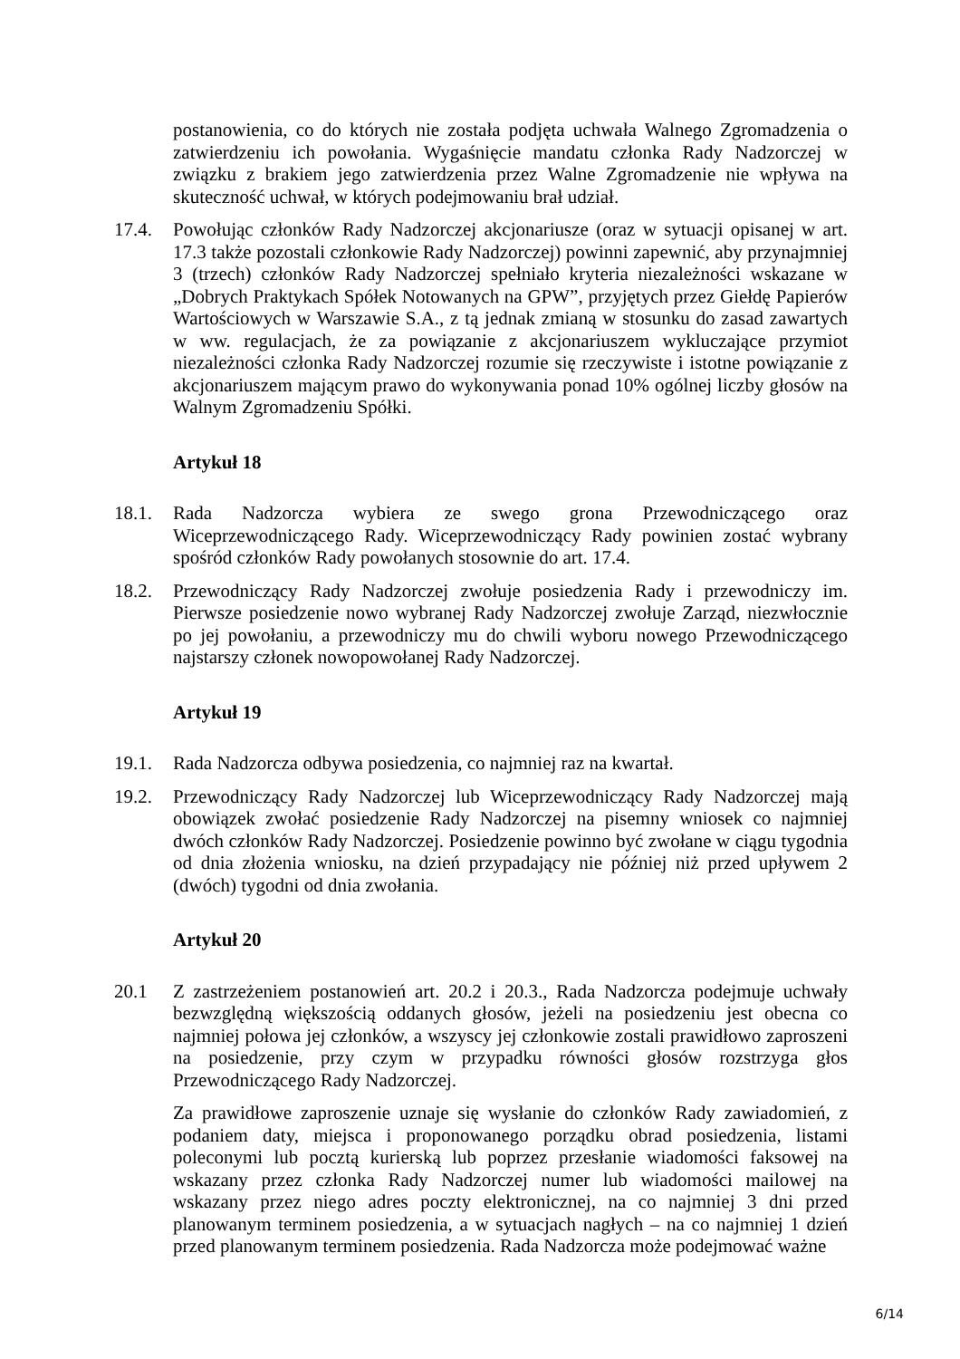postanowienia, co do których nie została podjęta uchwała Walnego Zgromadzenia o zatwierdzeniu ich powołania. Wygaśnięcie mandatu członka Rady Nadzorczej w związku z brakiem jego zatwierdzenia przez Walne Zgromadzenie nie wpływa na skuteczność uchwał, w których podejmowaniu brał udział.
17.4. Powołując członków Rady Nadzorczej akcjonariusze (oraz w sytuacji opisanej w art. 17.3 także pozostali członkowie Rady Nadzorczej) powinni zapewnić, aby przynajmniej 3 (trzech) członków Rady Nadzorczej spełniało kryteria niezależności wskazane w „Dobrych Praktykach Spółek Notowanych na GPW”, przyjętych przez Giełdę Papierów Wartościowych w Warszawie S.A., z tą jednak zmianą w stosunku do zasad zawartych w ww. regulacjach, że za powiązanie z akcjonariuszem wykluczające przymiot niezależności członka Rady Nadzorczej rozumie się rzeczywiste i istotne powiązanie z akcjonariuszem mającym prawo do wykonywania ponad 10% ogólnej liczby głosów na Walnym Zgromadzeniu Spółki.
Artykuł 18
18.1. Rada Nadzorcza wybiera ze swego grona Przewodniczącego oraz Wiceprzewodniczącego Rady. Wiceprzewodniczący Rady powinien zostać wybrany spośród członków Rady powołanych stosownie do art. 17.4.
18.2. Przewodniczący Rady Nadzorczej zwołuje posiedzenia Rady i przewodniczy im. Pierwsze posiedzenie nowo wybranej Rady Nadzorczej zwołuje Zarząd, niezwłocznie po jej powołaniu, a przewodniczy mu do chwili wyboru nowego Przewodniczącego najstarszy członek nowopowołanej Rady Nadzorczej.
Artykuł 19
19.1. Rada Nadzorcza odbywa posiedzenia, co najmniej raz na kwartał.
19.2. Przewodniczący Rady Nadzorczej lub Wiceprzewodniczący Rady Nadzorczej mają obowiązek zwołać posiedzenie Rady Nadzorczej na pisemny wniosek co najmniej dwóch członków Rady Nadzorczej. Posiedzenie powinno być zwołane w ciągu tygodnia od dnia złożenia wniosku, na dzień przypadający nie później niż przed upływem 2 (dwóch) tygodni od dnia zwołania.
Artykuł 20
20.1 Z zastrzeżeniem postanowień art. 20.2 i 20.3., Rada Nadzorcza podejmuje uchwały bezwzględną większością oddanych głosów, jeżeli na posiedzeniu jest obecna co najmniej połowa jej członków, a wszyscy jej członkowie zostali prawidłowo zaproszeni na posiedzenie, przy czym w przypadku równości głosów rozstrzyga głos Przewodniczącego Rady Nadzorczej.
Za prawidłowe zaproszenie uznaje się wysłanie do członków Rady zawiadomień, z podaniem daty, miejsca i proponowanego porządku obrad posiedzenia, listami poleconymi lub pocztą kurierską lub poprzez przesłanie wiadomości faksowej na wskazany przez członka Rady Nadzorczej numer lub wiadomości mailowej na wskazany przez niego adres poczty elektronicznej, na co najmniej 3 dni przed planowanym terminem posiedzenia, a w sytuacjach nagłych – na co najmniej 1 dzień przed planowanym terminem posiedzenia. Rada Nadzorcza może podejmować ważne
6/14